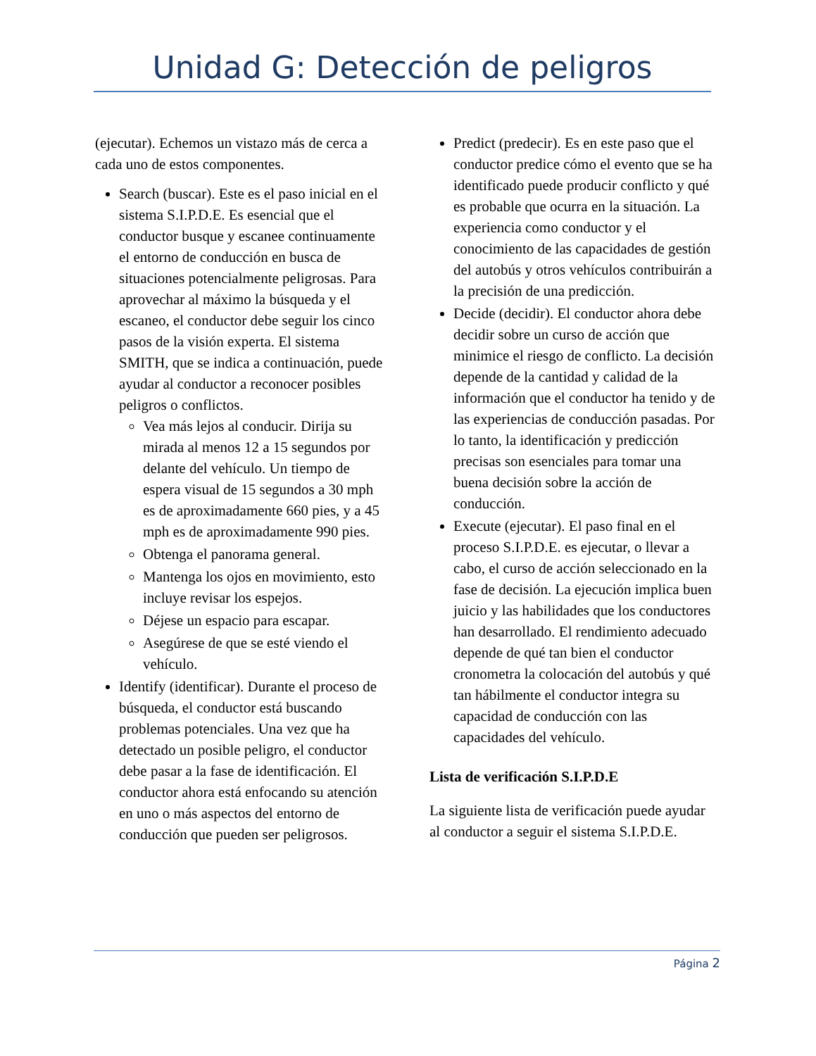Unidad G: Detección de peligros
(ejecutar). Echemos un vistazo más de cerca a cada uno de estos componentes.
Search (buscar). Este es el paso inicial en el sistema S.I.P.D.E. Es esencial que el conductor busque y escanee continuamente el entorno de conducción en busca de situaciones potencialmente peligrosas. Para aprovechar al máximo la búsqueda y el escaneo, el conductor debe seguir los cinco pasos de la visión experta. El sistema SMITH, que se indica a continuación, puede ayudar al conductor a reconocer posibles peligros o conflictos.
Vea más lejos al conducir. Dirija su mirada al menos 12 a 15 segundos por delante del vehículo. Un tiempo de espera visual de 15 segundos a 30 mph es de aproximadamente 660 pies, y a 45 mph es de aproximadamente 990 pies.
Obtenga el panorama general.
Mantenga los ojos en movimiento, esto incluye revisar los espejos.
Déjese un espacio para escapar.
Asegúrese de que se esté viendo el vehículo.
Identify (identificar). Durante el proceso de búsqueda, el conductor está buscando problemas potenciales. Una vez que ha detectado un posible peligro, el conductor debe pasar a la fase de identificación. El conductor ahora está enfocando su atención en uno o más aspectos del entorno de conducción que pueden ser peligrosos.
Predict (predecir). Es en este paso que el conductor predice cómo el evento que se ha identificado puede producir conflicto y qué es probable que ocurra en la situación. La experiencia como conductor y el conocimiento de las capacidades de gestión del autobús y otros vehículos contribuirán a la precisión de una predicción.
Decide (decidir). El conductor ahora debe decidir sobre un curso de acción que minimice el riesgo de conflicto. La decisión depende de la cantidad y calidad de la información que el conductor ha tenido y de las experiencias de conducción pasadas. Por lo tanto, la identificación y predicción precisas son esenciales para tomar una buena decisión sobre la acción de conducción.
Execute (ejecutar). El paso final en el proceso S.I.P.D.E. es ejecutar, o llevar a cabo, el curso de acción seleccionado en la fase de decisión. La ejecución implica buen juicio y las habilidades que los conductores han desarrollado. El rendimiento adecuado depende de qué tan bien el conductor cronometra la colocación del autobús y qué tan hábilmente el conductor integra su capacidad de conducción con las capacidades del vehículo.
Lista de verificación S.I.P.D.E
La siguiente lista de verificación puede ayudar al conductor a seguir el sistema S.I.P.D.E.
Página 2